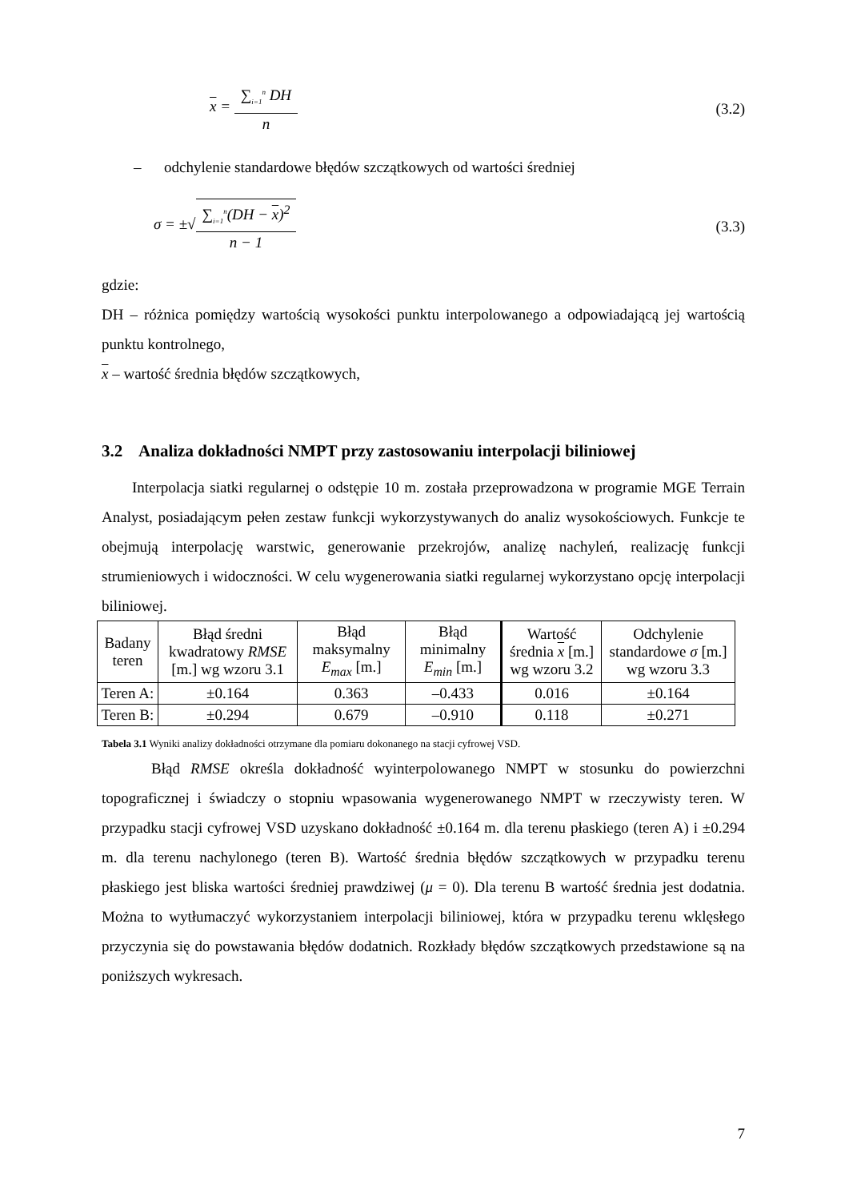x = ∑<sub>i=1</sub><sup>n</sup> DH n (3.2)
– odchylenie standardowe błędów szczątkowych od wartości średniej
σ = ±√∑<sub>i=1</sub><sup>n</sup>(DH − x)<sup>2</sup> n − 1 (3.3)
gdzie:
DH – różnica pomiędzy wartością wysokości punktu interpolowanego a odpowiadającą jej wartością punktu kontrolnego,
x – wartość średnia błędów szczątkowych,
3.2 Analiza dokładności NMPT przy zastosowaniu interpolacji biliniowej
Interpolacja siatki regularnej o odstępie 10 m. została przeprowadzona w programie MGE Terrain Analyst, posiadającym pełen zestaw funkcji wykorzystywanych do analiz wysokościowych. Funkcje te obejmują interpolację warstwic, generowanie przekrojów, analizę nachyleń, realizację funkcji strumieniowych i widoczności. W celu wygenerowania siatki regularnej wykorzystano opcję interpolacji biliniowej.
| Badany teren | Błąd średni kwadratowy RMSE [m.] wg wzoru 3.1 | Błąd maksymalny E<sub>max</sub> [m.] | Błąd minimalny E<sub>min</sub> [m.] | Wartość średnia x [m.] wg wzoru 3.2 | Odchylenie standardowe σ [m.] wg wzoru 3.3 |
| --- | --- | --- | --- | --- | --- |
| Teren A: | ±0.164 | 0.363 | –0.433 | 0.016 | ±0.164 |
| Teren B: | ±0.294 | 0.679 | –0.910 | 0.118 | ±0.271 |
Tabela 3.1 Wyniki analizy dokładności otrzymane dla pomiaru dokonanego na stacji cyfrowej VSD.
Błąd RMSE określa dokładność wyinterpolowanego NMPT w stosunku do powierzchni topograficznej i świadczy o stopniu wpasowania wygenerowanego NMPT w rzeczywisty teren. W przypadku stacji cyfrowej VSD uzyskano dokładność ±0.164 m. dla terenu płaskiego (teren A) i ±0.294 m. dla terenu nachylonego (teren B). Wartość średnia błędów szczątkowych w przypadku terenu płaskiego jest bliska wartości średniej prawdziwej (μ = 0). Dla terenu B wartość średnia jest dodatnia. Można to wytłumaczyć wykorzystaniem interpolacji biliniowej, która w przypadku terenu wklęsłego przyczynia się do powstawania błędów dodatnich. Rozkłady błędów szczątkowych przedstawione są na poniższych wykresach.
7